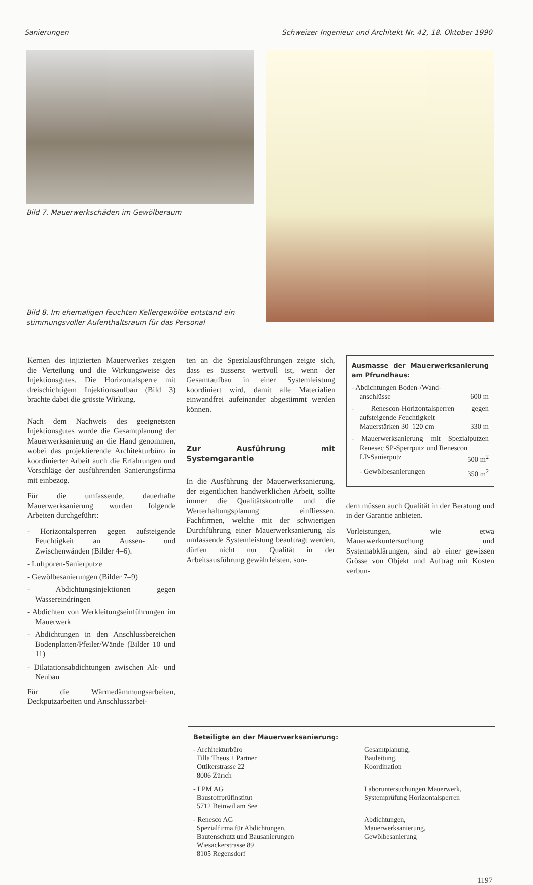Sanierungen Schweizer Ingenieur und Architekt Nr. 42, 18. Oktober 1990
Bild 7. Mauerwerkschäden im Gewölberaum
Bild 8. Im ehemaligen feuchten Kellergewölbe entstand ein stimmungsvoller Aufenthaltsraum für das Personal
Kernen des injizierten Mauerwerkes zeigten die Verteilung und die Wirkungsweise des Injektionsgutes. Die Horizontalsperre mit dreischichtigem Injektionsaufbau (Bild 3) brachte dabei die grösste Wirkung.
Nach dem Nachweis des geeignetsten Injektionsgutes wurde die Gesamtplanung der Mauerwerksanierung an die Hand genommen, wobei das projektierende Architekturbüro in koordinierter Arbeit auch die Erfahrungen und Vorschläge der ausführenden Sanierungsfirma mit einbezog.
Für die umfassende, dauerhafte Mauerwerksanierung wurden folgende Arbeiten durchgeführt:
- Horizontalsperren gegen aufsteigende Feuchtigkeit an Aussen- und Zwischenwänden (Bilder 4–6).
- Luftporen-Sanierputze
- Gewölbesanierungen (Bilder 7–9)
- Abdichtungsinjektionen gegen Wassereindringen
- Abdichten von Werkleitungseinführungen im Mauerwerk
- Abdichtungen in den Anschlussbereichen Bodenplatten/Pfeiler/Wände (Bilder 10 und 11)
- Dilatationsabdichtungen zwischen Alt- und Neubau
Für die Wärmedämmungsarbeiten, Deckputzarbeiten und Anschlussarbei-
ten an die Spezialausführungen zeigte sich, dass es äusserst wertvoll ist, wenn der Gesamtaufbau in einer Systemleistung koordiniert wird, damit alle Materialien einwandfrei aufeinander abgestimmt werden können.
Zur Ausführung mit Systemgarantie
In die Ausführung der Mauerwerksanierung, der eigentlichen handwerklichen Arbeit, sollte immer die Qualitätskontrolle und die Werterhaltungsplanung einfliessen. Fachfirmen, welche mit der schwierigen Durchführung einer Mauerwerksanierung als umfassende Systemleistung beauftragt werden, dürfen nicht nur Qualität in der Arbeitsausführung gewährleisten, son-
Ausmasse der Mauerwerksanierung am Pfrundhaus:
- Abdichtungen Boden-/Wand-
anschlüsse 600 m
- Renescon-Horizontalsperren gegen aufsteigende Feuchtigkeit
Mauerstärken 30–120 cm 330 m
- Mauerwerksanierung mit Spezialputzen Renesec SP-Sperrputz und Renescon
LP-Sanierputz 500 m<sup>2</sup>
- Gewölbesanierungen 350 m<sup>2</sup>
dern müssen auch Qualität in der Beratung und in der Garantie anbieten.
Vorleistungen, wie etwa Mauerwerkuntersuchung und Systemabklärungen, sind ab einer gewissen Grösse von Objekt und Auftrag mit Kosten verbun-
Beteiligte an der Mauerwerksanierung:
- Architekturbüro
Tilla Theus + Partner
Ottikerstrasse 22
8006 Zürich
Gesamtplanung,
Bauleitung,
Koordination
- LPM AG
Baustoffprüfinstitut
5712 Beinwil am See
Laboruntersuchungen Mauerwerk, Systemprüfung Horizontalsperren
- Renesco AG
Spezialfirma für Abdichtungen,
Bautenschutz und Bausanierungen
Wiesackerstrasse 89
8105 Regensdorf
Abdichtungen,
Mauerwerksanierung,
Gewölbesanierung
1197